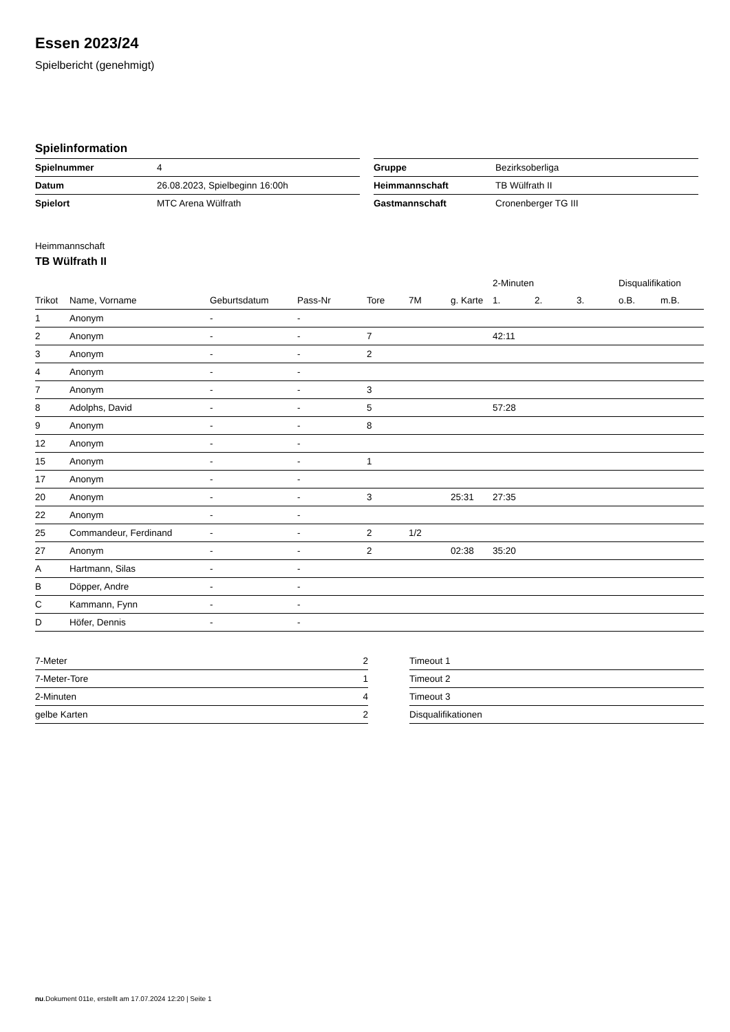Essen 2023/24
Spielbericht (genehmigt)
Spielinformation
| Spielnummer | 4 |
| Datum | 26.08.2023, Spielbeginn 16:00h |
| Spielort | MTC Arena Wülfrath |
| Gruppe | Bezirksoberliga |
| Heimmannschaft | TB Wülfrath II |
| Gastmannschaft | Cronenberger TG III |
Heimmannschaft
TB Wülfrath II
| | | | | | | | 2-Minuten | | | Disqualifikation | |
| --- | --- | --- | --- | --- | --- | --- | --- | --- | --- | --- | --- |
| Trikot | Name, Vorname | Geburtsdatum | Pass-Nr | Tore | 7M | g. Karte | 1. | 2. | 3. | o.B. | m.B. |
| 1 | Anonym | - | - | | | | | | | | |
| 2 | Anonym | - | - | 7 | | | 42:11 | | | | |
| 3 | Anonym | - | - | 2 | | | | | | | |
| 4 | Anonym | - | - | | | | | | | | |
| 7 | Anonym | - | - | 3 | | | | | | | |
| 8 | Adolphs, David | - | - | 5 | | | 57:28 | | | | |
| 9 | Anonym | - | - | 8 | | | | | | | |
| 12 | Anonym | - | - | | | | | | | | |
| 15 | Anonym | - | - | 1 | | | | | | | |
| 17 | Anonym | - | - | | | | | | | | |
| 20 | Anonym | - | - | 3 | | 25:31 | 27:35 | | | | |
| 22 | Anonym | - | - | | | | | | | | |
| 25 | Commandeur, Ferdinand | - | - | 2 | 1/2 | | | | | | |
| 27 | Anonym | - | - | 2 | | 02:38 | 35:20 | | | | |
| A | Hartmann, Silas | - | - | | | | | | | | |
| B | Döpper, Andre | - | - | | | | | | | | |
| C | Kammann, Fynn | - | - | | | | | | | | |
| D | Höfer, Dennis | - | - | | | | | | | | |
| 7-Meter | 2 |
| 7-Meter-Tore | 1 |
| 2-Minuten | 4 |
| gelbe Karten | 2 |
| Timeout 1 |
| Timeout 2 |
| Timeout 3 |
| Disqualifikationen |
nu.Dokument 011e, erstellt am 17.07.2024 12:20 | Seite 1